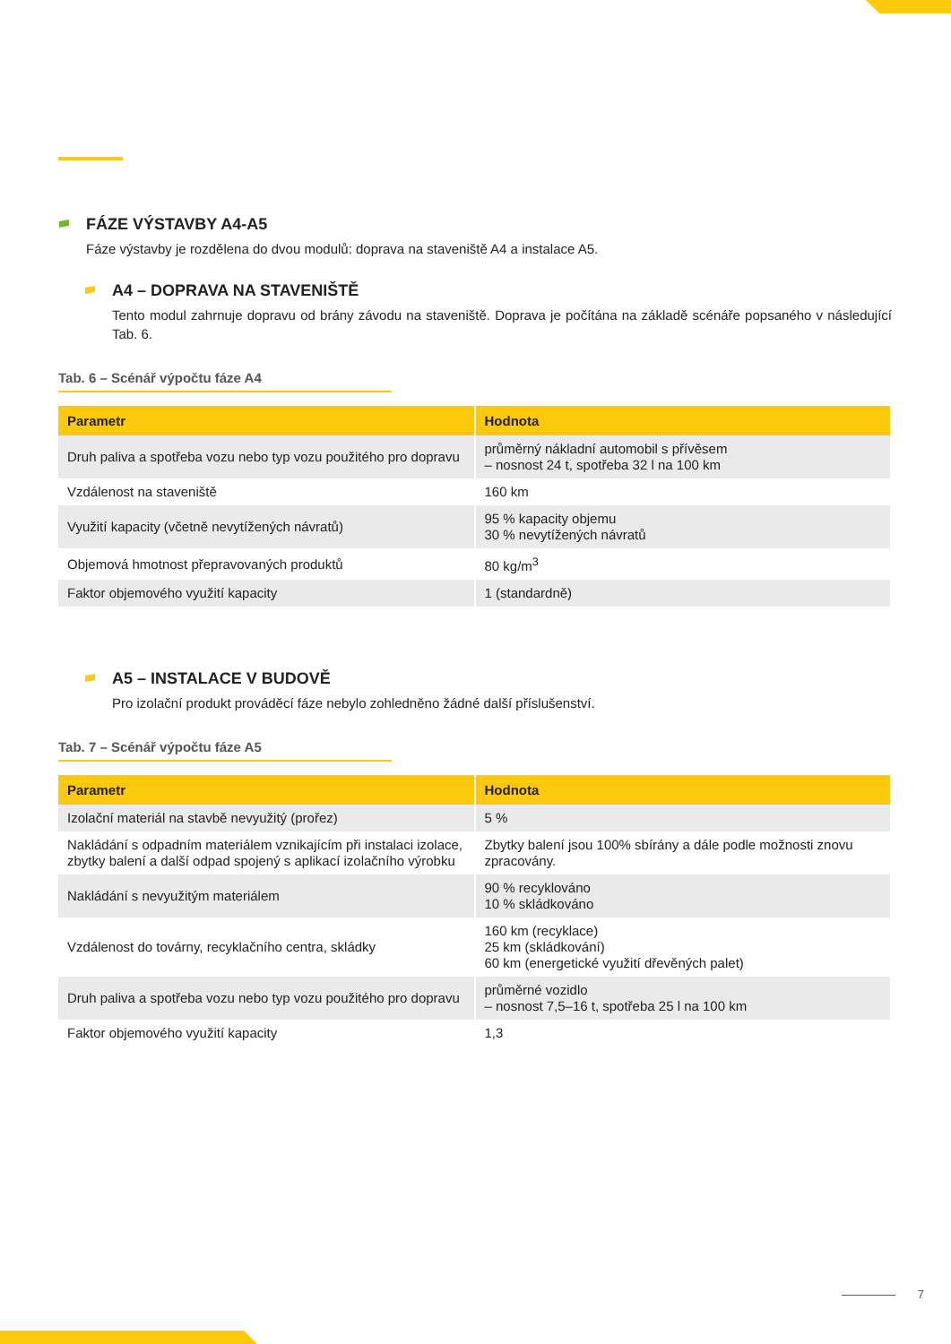FÁZE VÝSTAVBY A4-A5
Fáze výstavby je rozdělena do dvou modulů: doprava na staveniště A4 a instalace A5.
A4 – DOPRAVA NA STAVENIŠTĚ
Tento modul zahrnuje dopravu od brány závodu na staveniště. Doprava je počítána na základě scénáře popsaného v následující Tab. 6.
Tab. 6 – Scénář výpočtu fáze A4
| Parametr | Hodnota |
| --- | --- |
| Druh paliva a spotřeba vozu nebo typ vozu použitého pro dopravu | průměrný nákladní automobil s přívěsem – nosnost 24 t, spotřeba 32 l na 100 km |
| Vzdálenost na staveniště | 160 km |
| Využití kapacity (včetně nevytížených návratů) | 95 % kapacity objemu 30 % nevytížených návratů |
| Objemová hmotnost přepravovaných produktů | 80 kg/m<sup>3</sup> |
| Faktor objemového využití kapacity | 1 (standardně) |
A5 – INSTALACE V BUDOVĚ
Pro izolační produkt prováděcí fáze nebylo zohledněno žádné další příslušenství.
Tab. 7 – Scénář výpočtu fáze A5
| Parametr | Hodnota |
| --- | --- |
| Izolační materiál na stavbě nevyužitý (prořez) | 5 % |
| Nakládání s odpadním materiálem vznikajícím při instalaci izolace, zbytky balení a další odpad spojený s aplikací izolačního výrobku | Zbytky balení jsou 100% sbírány a dále podle možnosti znovu zpracovány. |
| Nakládání s nevyužitým materiálem | 90 % recyklováno 10 % skládkováno |
| Vzdálenost do továrny, recyklačního centra, skládky | 160 km (recyklace) 25 km (skládkování) 60 km (energetické využití dřevěných palet) |
| Druh paliva a spotřeba vozu nebo typ vozu použitého pro dopravu | průměrné vozidlo – nosnost 7,5–16 t, spotřeba 25 l na 100 km |
| Faktor objemového využití kapacity | 1,3 |
7